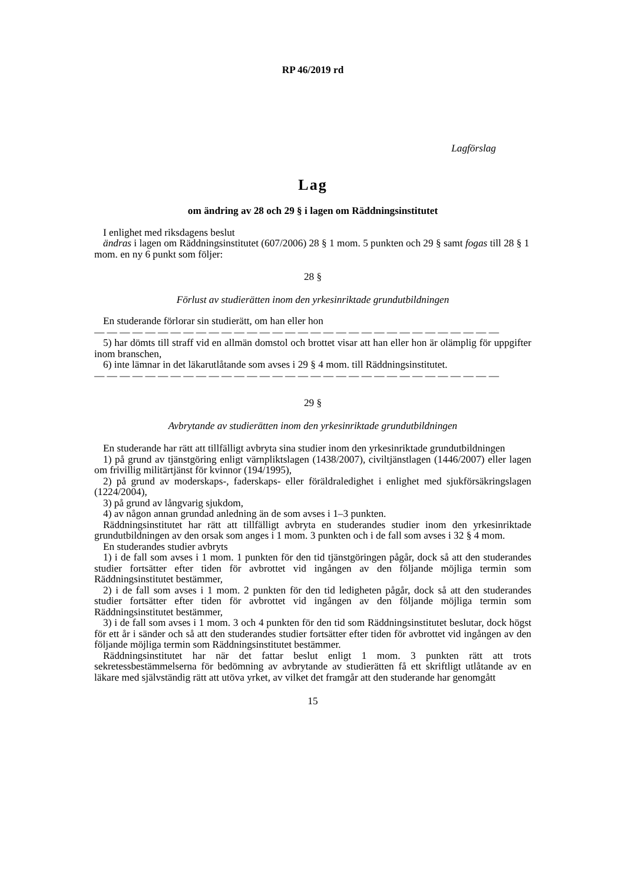RP 46/2019 rd
Lagförslag
Lag
om ändring av 28 och 29 § i lagen om Räddningsinstitutet
I enlighet med riksdagens beslut
ändras i lagen om Räddningsinstitutet (607/2006) 28 § 1 mom. 5 punkten och 29 § samt fogas till 28 § 1 mom. en ny 6 punkt som följer:
28 §
Förlust av studierätten inom den yrkesinriktade grundutbildningen
En studerande förlorar sin studierätt, om han eller hon
— — — — — — — — — — — — — — — — — — — — — — — — — — — — — — — —
5) har dömts till straff vid en allmän domstol och brottet visar att han eller hon är olämplig för uppgifter inom branschen,
6) inte lämnar in det läkarutlåtande som avses i 29 § 4 mom. till Räddningsinstitutet.
— — — — — — — — — — — — — — — — — — — — — — — — — — — — — — — —
29 §
Avbrytande av studierätten inom den yrkesinriktade grundutbildningen
En studerande har rätt att tillfälligt avbryta sina studier inom den yrkesinriktade grundutbildningen
1) på grund av tjänstgöring enligt värnpliktslagen (1438/2007), civiltjänstlagen (1446/2007) eller lagen om frivillig militärtjänst för kvinnor (194/1995),
2) på grund av moderskaps-, faderskaps- eller föräldraledighet i enlighet med sjukförsäkringslagen (1224/2004),
3) på grund av långvarig sjukdom,
4) av någon annan grundad anledning än de som avses i 1–3 punkten.
Räddningsinstitutet har rätt att tillfälligt avbryta en studerandes studier inom den yrkesinriktade grundutbildningen av den orsak som anges i 1 mom. 3 punkten och i de fall som avses i 32 § 4 mom.
En studerandes studier avbryts
1) i de fall som avses i 1 mom. 1 punkten för den tid tjänstgöringen pågår, dock så att den studerandes studier fortsätter efter tiden för avbrottet vid ingången av den följande möjliga termin som Räddningsinstitutet bestämmer,
2) i de fall som avses i 1 mom. 2 punkten för den tid ledigheten pågår, dock så att den studerandes studier fortsätter efter tiden för avbrottet vid ingången av den följande möjliga termin som Räddningsinstitutet bestämmer,
3) i de fall som avses i 1 mom. 3 och 4 punkten för den tid som Räddningsinstitutet beslutar, dock högst för ett år i sänder och så att den studerandes studier fortsätter efter tiden för avbrottet vid ingången av den följande möjliga termin som Räddningsinstitutet bestämmer.
Räddningsinstitutet har när det fattar beslut enligt 1 mom. 3 punkten rätt att trots sekretessbestämmelserna för bedömning av avbrytande av studierätten få ett skriftligt utlåtande av en läkare med självständig rätt att utöva yrket, av vilket det framgår att den studerande har genomgått
15